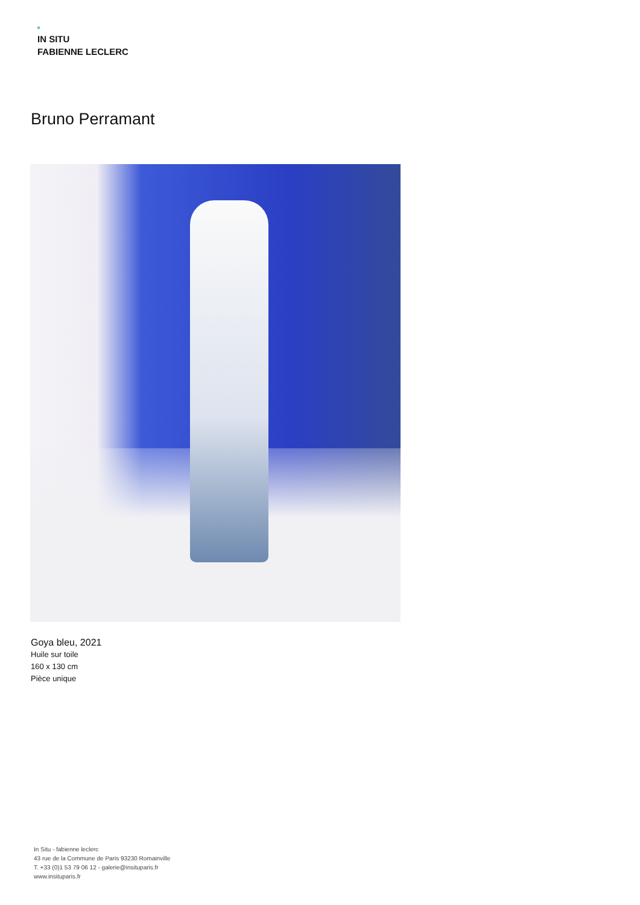IN SITU
FABIENNE LECLERC
Bruno Perramant
Goya bleu, 2021
Huile sur toile
160 x 130 cm
Pièce unique
In Situ - fabienne leclerc
43 rue de la Commune de Paris 93230 Romainville
T. +33 (0)1 53 79 06 12 - galerie@insituparis.fr
www.insituparis.fr